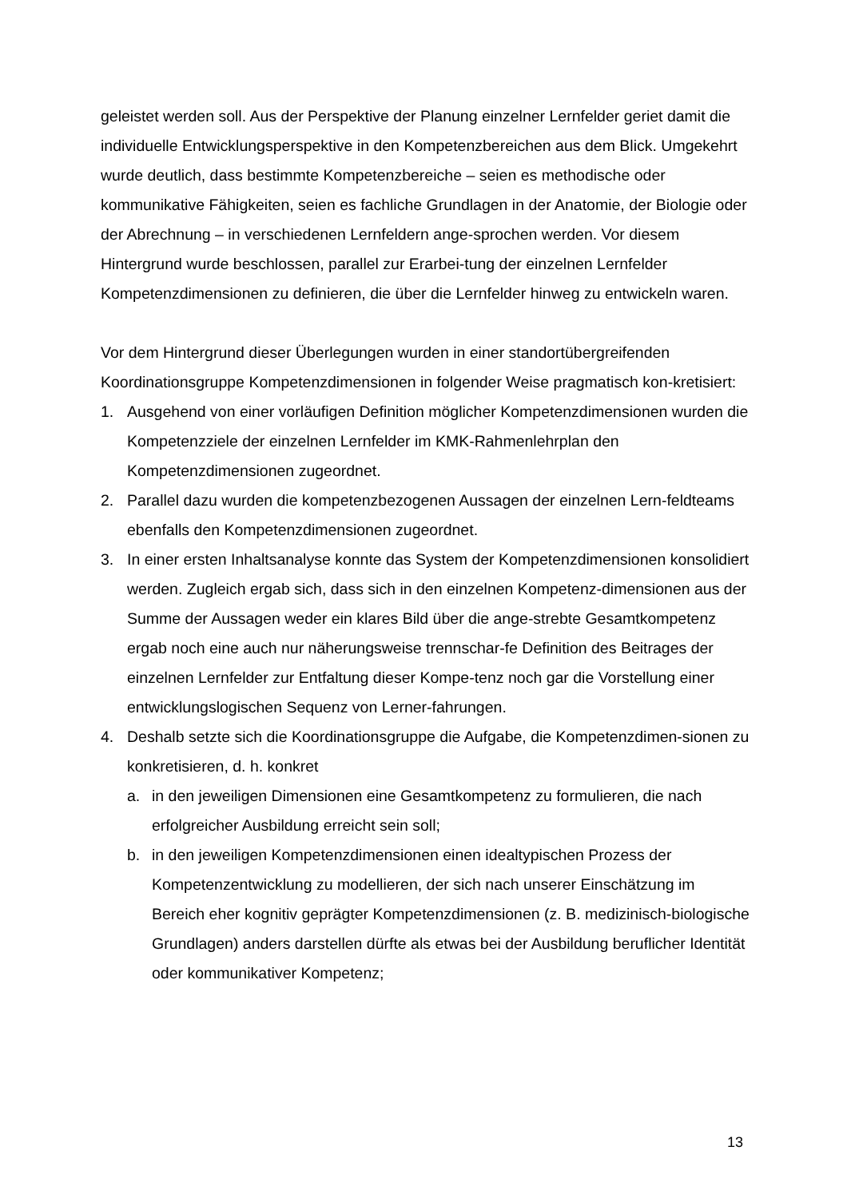geleistet werden soll. Aus der Perspektive der Planung einzelner Lernfelder geriet damit die individuelle Entwicklungsperspektive in den Kompetenzbereichen aus dem Blick. Umgekehrt wurde deutlich, dass bestimmte Kompetenzbereiche – seien es methodische oder kommunikative Fähigkeiten, seien es fachliche Grundlagen in der Anatomie, der Biologie oder der Abrechnung – in verschiedenen Lernfeldern ange-sprochen werden. Vor diesem Hintergrund wurde beschlossen, parallel zur Erarbei-tung der einzelnen Lernfelder Kompetenzdimensionen zu definieren, die über die Lernfelder hinweg zu entwickeln waren.
Vor dem Hintergrund dieser Überlegungen wurden in einer standortübergreifenden Koordinationsgruppe Kompetenzdimensionen in folgender Weise pragmatisch kon-kretisiert:
1. Ausgehend von einer vorläufigen Definition möglicher Kompetenzdimensionen wurden die Kompetenzziele der einzelnen Lernfelder im KMK-Rahmenlehrplan den Kompetenzdimensionen zugeordnet.
2. Parallel dazu wurden die kompetenzbezogenen Aussagen der einzelnen Lern-feldteams ebenfalls den Kompetenzdimensionen zugeordnet.
3. In einer ersten Inhaltsanalyse konnte das System der Kompetenzdimensionen konsolidiert werden. Zugleich ergab sich, dass sich in den einzelnen Kompetenz-dimensionen aus der Summe der Aussagen weder ein klares Bild über die ange-strebte Gesamtkompetenz ergab noch eine auch nur näherungsweise trennschar-fe Definition des Beitrages der einzelnen Lernfelder zur Entfaltung dieser Kompe-tenz noch gar die Vorstellung einer entwicklungslogischen Sequenz von Lerner-fahrungen.
4. Deshalb setzte sich die Koordinationsgruppe die Aufgabe, die Kompetenzdimen-sionen zu konkretisieren, d. h. konkret
a. in den jeweiligen Dimensionen eine Gesamtkompetenz zu formulieren, die nach erfolgreicher Ausbildung erreicht sein soll;
b. in den jeweiligen Kompetenzdimensionen einen idealtypischen Prozess der Kompetenzentwicklung zu modellieren, der sich nach unserer Einschätzung im Bereich eher kognitiv geprägter Kompetenzdimensionen (z. B. medizinisch-biologische Grundlagen) anders darstellen dürfte als etwas bei der Ausbildung beruflicher Identität oder kommunikativer Kompetenz;
13